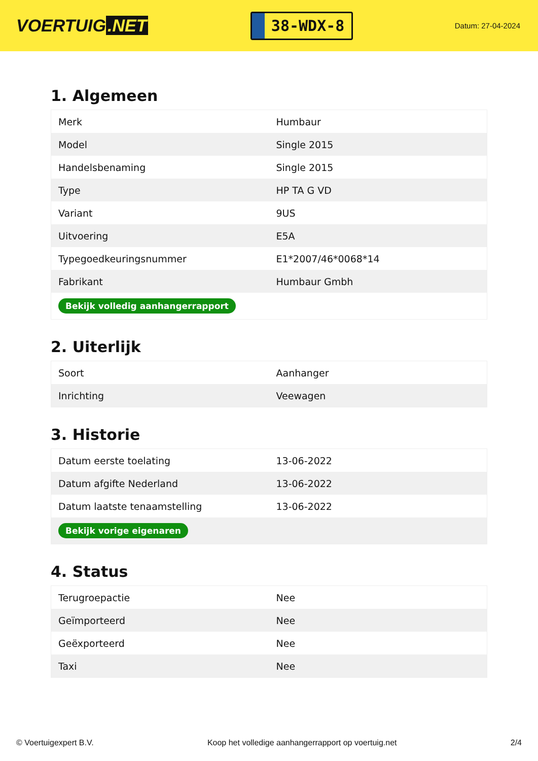VOERTUIG.NET
38-WDX-8
Datum: 27-04-2024
1. Algemeen
| Merk | Humbaur |
| Model | Single 2015 |
| Handelsbenaming | Single 2015 |
| Type | HP TA G VD |
| Variant | 9US |
| Uitvoering | E5A |
| Typegoedkeuringsnummer | E1*2007/46*0068*14 |
| Fabrikant | Humbaur Gmbh |
| Bekijk volledig aanhangerrapport | |
2. Uiterlijk
| Soort | Aanhanger |
| Inrichting | Veewagen |
3. Historie
| Datum eerste toelating | 13-06-2022 |
| Datum afgifte Nederland | 13-06-2022 |
| Datum laatste tenaamstelling | 13-06-2022 |
| Bekijk vorige eigenaren | |
4. Status
| Terugroepactie | Nee |
| Geïmporteerd | Nee |
| Geëxporteerd | Nee |
| Taxi | Nee |
© Voertuigexpert B.V. Koop het volledige aanhangerrapport op voertuig.net 2/4